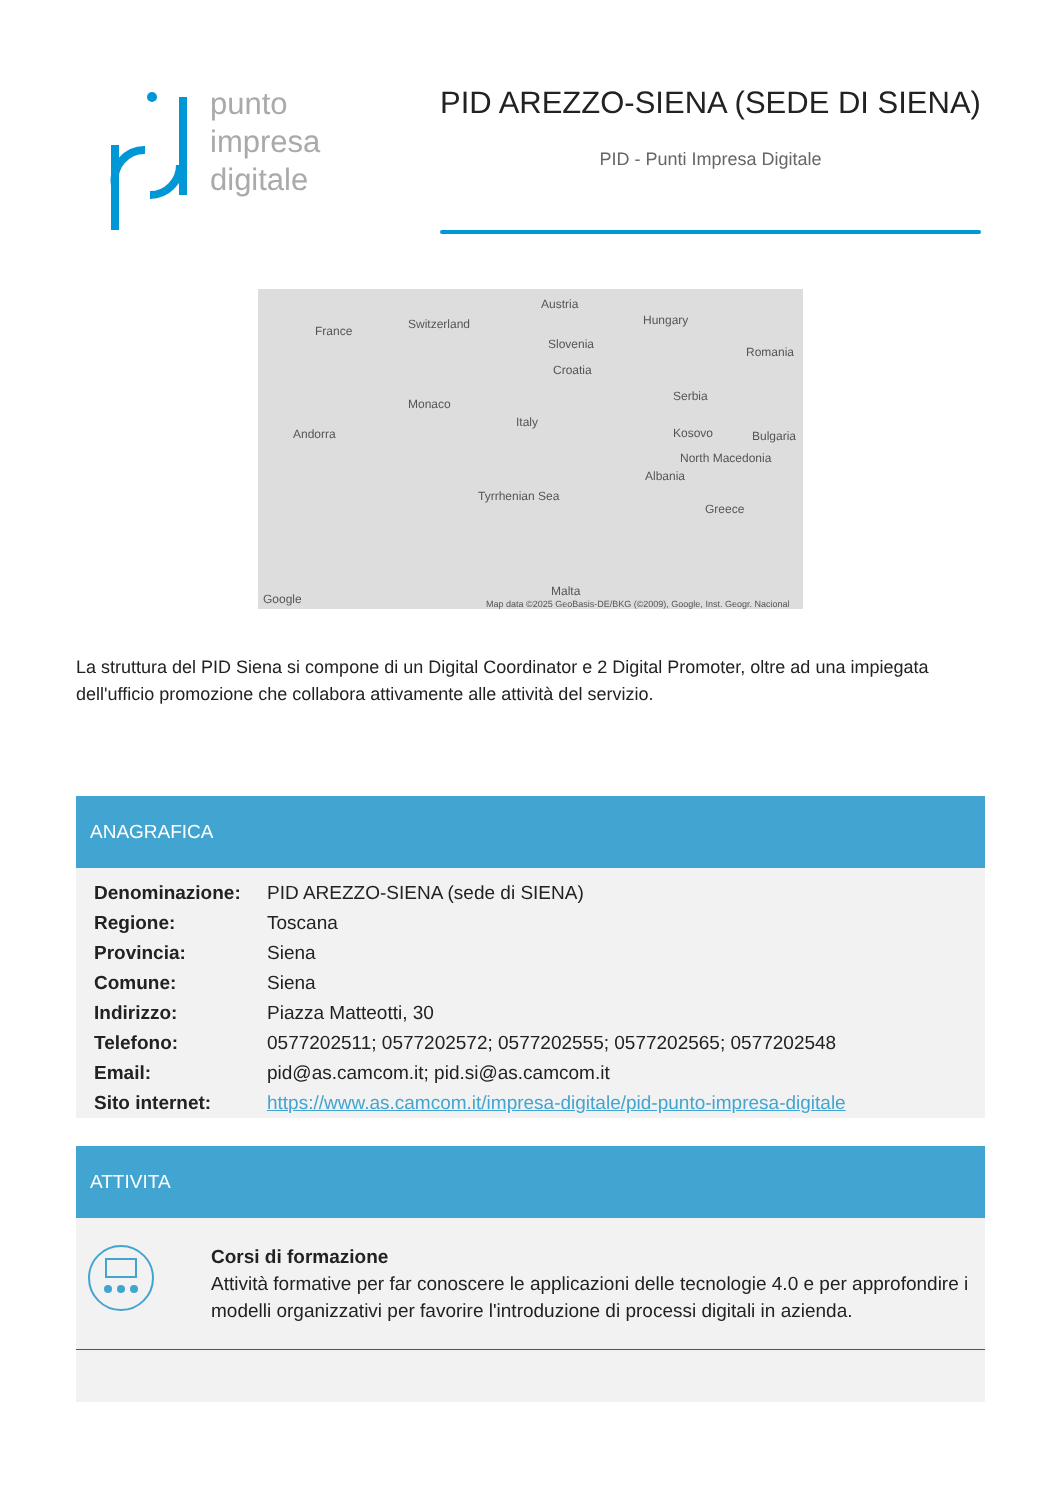punto
impresa
digitale
PID AREZZO-SIENA (SEDE DI SIENA)
PID - Punti Impresa Digitale
France Switzerland
Austria
Hungary
Slovenia
Croatia
Romania
Serbia
Monaco
Italy
Andorra Kosovo Bulgaria
North Macedonia
Albania
Tyrrhenian Sea
Greece
Malta
Google Map data ©2025 GeoBasis-DE/BKG (©2009), Google, Inst. Geogr. Nacional
La struttura del PID Siena si compone di un Digital Coordinator e 2 Digital Promoter, oltre ad una impiegata dell'ufficio promozione che collabora attivamente alle attività del servizio.
ANAGRAFICA
| Denominazione: | PID AREZZO-SIENA (sede di SIENA) |
| Regione: | Toscana |
| Provincia: | Siena |
| Comune: | Siena |
| Indirizzo: | Piazza Matteotti, 30 |
| Telefono: | 0577202511; 0577202572; 0577202555; 0577202565; 0577202548 |
| Email: | pid@as.camcom.it; pid.si@as.camcom.it |
| Sito internet: | https://www.as.camcom.it/impresa-digitale/pid-punto-impresa-digitale |
ATTIVITA
Corsi di formazione
Attività formative per far conoscere le applicazioni delle tecnologie 4.0 e per approfondire i modelli organizzativi per favorire l'introduzione di processi digitali in azienda.